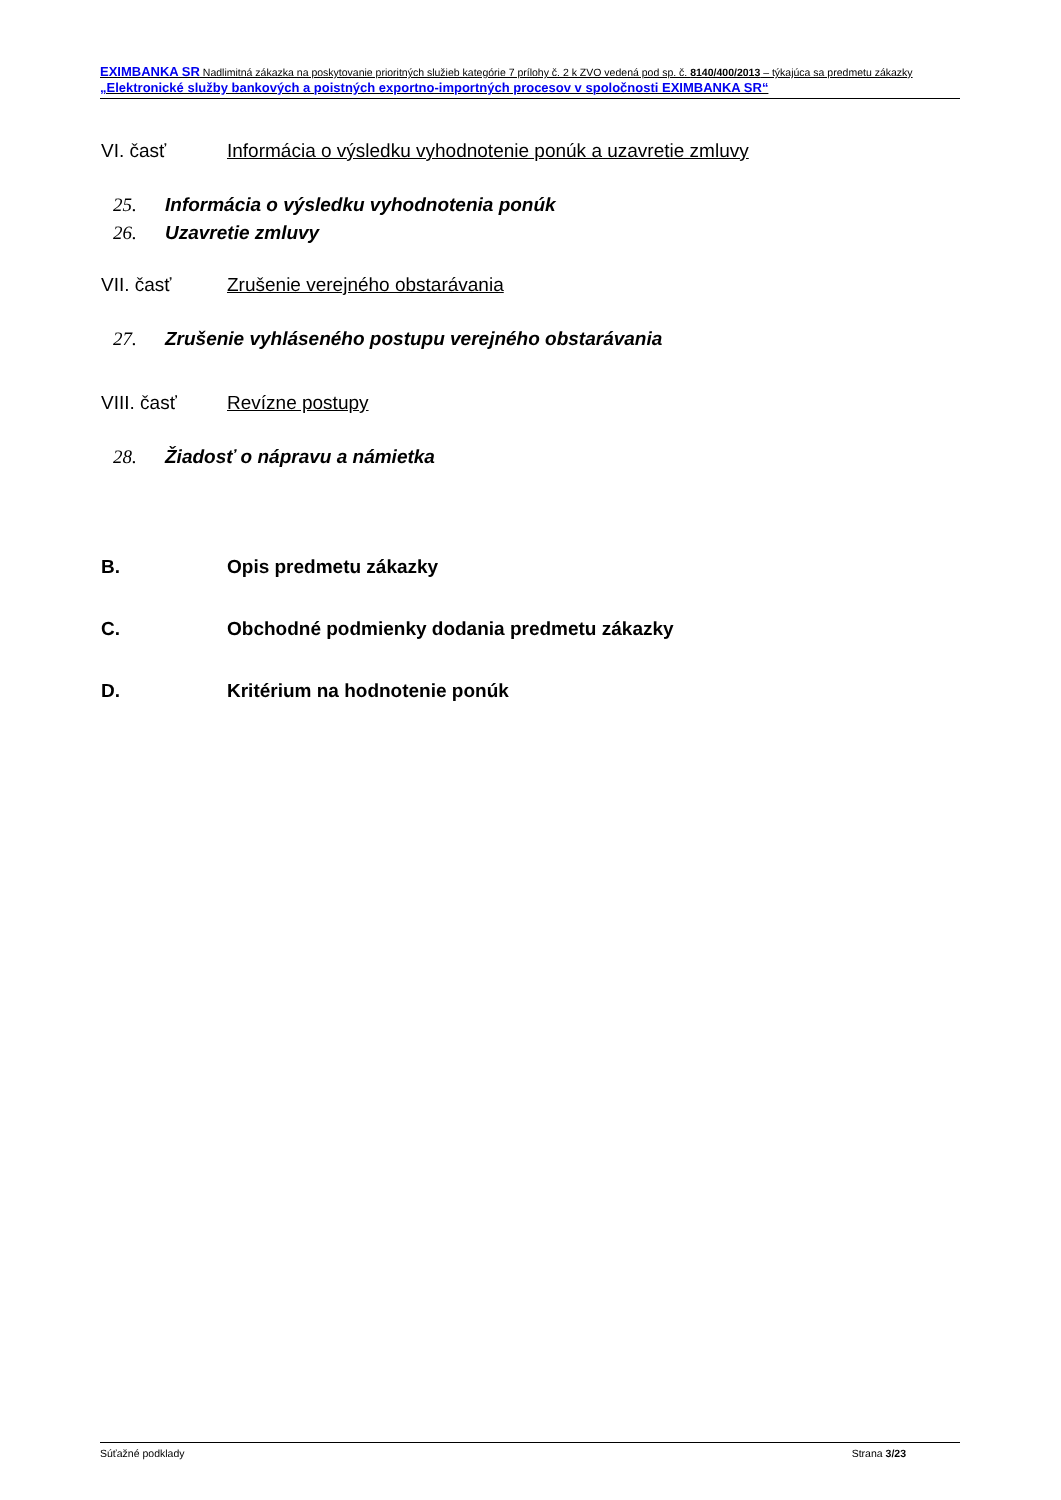EXIMBANKA SR Nadlimitná zákazka na poskytovanie prioritných služieb kategórie 7 prílohy č. 2 k ZVO vedená pod sp. č. 8140/400/2013 – týkajúca sa predmetu zákazky „Elektronické služby bankových a poistných exportno-importných procesov v spoločnosti EXIMBANKA SR“
VI. časť Informácia o výsledku vyhodnotenie ponúk a uzavretie zmluvy
25. Informácia o výsledku vyhodnotenia ponúk
26. Uzavretie zmluvy
VII. časť Zrušenie verejného obstarávania
27. Zrušenie vyhláseného postupu verejného obstarávania
VIII. časť Revízne postupy
28. Žiadosť o nápravu a námietka
B. Opis predmetu zákazky
C. Obchodné podmienky dodania predmetu zákazky
D. Kritérium na hodnotenie ponúk
Súťažné podklady Strana 3/23